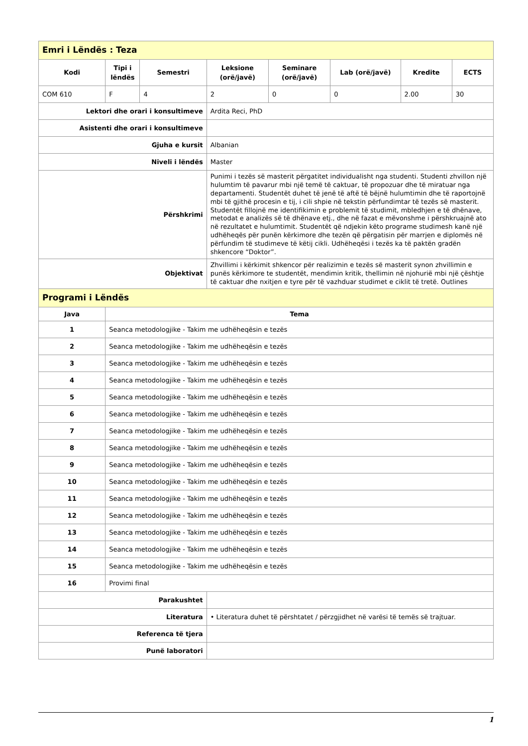| Emri i Lëndës : Teza | | | | | | | |
| Kodi | Tipi i lëndës | Semestri | Leksione (orë/javë) | Seminare (orë/javë) | Lab (orë/javë) | Kredite | ECTS |
| COM 610 | F | 4 | 2 | 0 | 0 | 2.00 | 30 |
| Lektori dhe orari i konsultimeve | | | Ardita Reci, PhD | | | | |
| Asistenti dhe orari i konsultimeve | | | | | | | |
| Gjuha e kursit | | | Albanian | | | | |
| Niveli i lëndës | | | Master | | | | |
| Përshkrimi | | | Punimi i tezës së masterit përgatitet individualisht nga studenti. Studenti zhvillon një hulumtim të pavarur mbi një temë të caktuar, të propozuar dhe të miratuar nga departamenti. Studentët duhet të jenë të aftë të bëjnë hulumtimin dhe të raportojnë mbi të gjithë procesin e tij, i cili shpie në tekstin përfundimtar të tezës së masterit. Studentët fillojnë me identifikimin e problemit të studimit, mbledhjen e të dhënave, metodat e analizës së të dhënave etj., dhe në fazat e mëvonshme i përshkruajnë ato në rezultatet e hulumtimit. Studentët që ndjekin këto programe studimesh kanë një udhëheqës për punën kërkimore dhe tezën që përgatisin për marrjen e diplomës në përfundim të studimeve të këtij cikli. Udhëheqësi i tezës ka të paktën gradën shkencore “Doktor”. | | | | |
| Objektivat | | | Zhvillimi i kërkimit shkencor për realizimin e tezës së masterit synon zhvillimin e punës kërkimore te studentët, mendimin kritik, thellimin në njohurië mbi një çështje të caktuar dhe nxitjen e tyre për të vazhduar studimet e ciklit të tretë. Outlines | | | | |
| Programi i Lëndës | | | | | | | |
| Java | Tema | | | | | | |
| 1 | Seanca metodologjike - Takim me udhëheqësin e tezës | | | | | | |
| 2 | Seanca metodologjike - Takim me udhëheqësin e tezës | | | | | | |
| 3 | Seanca metodologjike - Takim me udhëheqësin e tezës | | | | | | |
| 4 | Seanca metodologjike - Takim me udhëheqësin e tezës | | | | | | |
| 5 | Seanca metodologjike - Takim me udhëheqësin e tezës | | | | | | |
| 6 | Seanca metodologjike - Takim me udhëheqësin e tezës | | | | | | |
| 7 | Seanca metodologjike - Takim me udhëheqësin e tezës | | | | | | |
| 8 | Seanca metodologjike - Takim me udhëheqësin e tezës | | | | | | |
| 9 | Seanca metodologjike - Takim me udhëheqësin e tezës | | | | | | |
| 10 | Seanca metodologjike - Takim me udhëheqësin e tezës | | | | | | |
| 11 | Seanca metodologjike - Takim me udhëheqësin e tezës | | | | | | |
| 12 | Seanca metodologjike - Takim me udhëheqësin e tezës | | | | | | |
| 13 | Seanca metodologjike - Takim me udhëheqësin e tezës | | | | | | |
| 14 | Seanca metodologjike - Takim me udhëheqësin e tezës | | | | | | |
| 15 | Seanca metodologjike - Takim me udhëheqësin e tezës | | | | | | |
| 16 | Provimi final | | | | | | |
| Parakushtet | | | | | | | |
| Literatura | | | • Literatura duhet të përshtatet / përzgjidhet në varësi të temës së trajtuar. | | | | |
| Referenca të tjera | | | | | | | |
| Punë laboratori | | | | | | | |
1